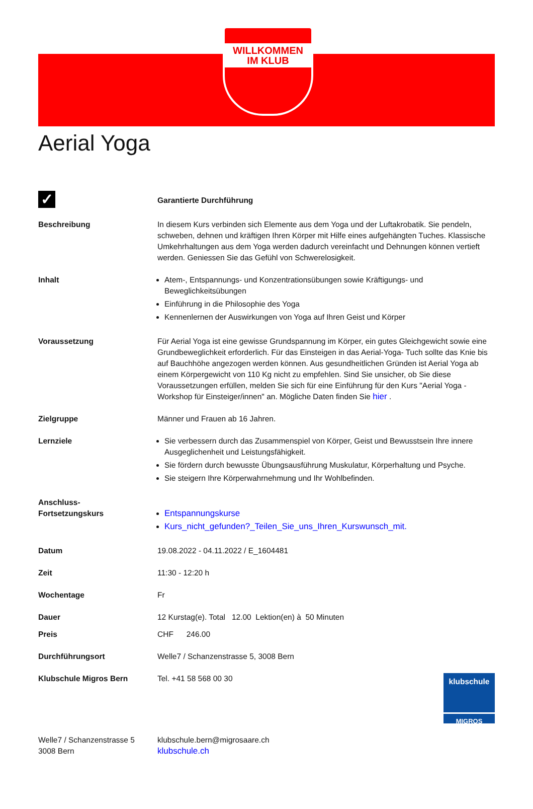WILLKOMMEN
IM KLUB
Aerial Yoga
| ✓ | Garantierte Durchführung |
| Beschreibung | In diesem Kurs verbinden sich Elemente aus dem Yoga und der Luftakrobatik. Sie pendeln, schweben, dehnen und kräftigen Ihren Körper mit Hilfe eines aufgehängten Tuches. Klassische Umkehrhaltungen aus dem Yoga werden dadurch vereinfacht und Dehnungen können vertieft werden. Geniessen Sie das Gefühl von Schwerelosigkeit. |
| Inhalt | Atem-, Entspannungs- und Konzentrationsübungen sowie Kräftigungs- und Beweglichkeitsübungen Einführung in die Philosophie des Yoga Kennenlernen der Auswirkungen von Yoga auf Ihren Geist und Körper |
| Voraussetzung | Für Aerial Yoga ist eine gewisse Grundspannung im Körper, ein gutes Gleichgewicht sowie eine Grundbeweglichkeit erforderlich. Für das Einsteigen in das Aerial-Yoga- Tuch sollte das Knie bis auf Bauchhöhe angezogen werden können. Aus gesundheitlichen Gründen ist Aerial Yoga ab einem Körpergewicht von 110 Kg nicht zu empfehlen. Sind Sie unsicher, ob Sie diese Voraussetzungen erfüllen, melden Sie sich für eine Einführung für den Kurs "Aerial Yoga - Workshop für Einsteiger/innen" an. Mögliche Daten finden Sie hier . |
| Zielgruppe | Männer und Frauen ab 16 Jahren. |
| Lernziele | Sie verbessern durch das Zusammenspiel von Körper, Geist und Bewusstsein Ihre innere Ausgeglichenheit und Leistungsfähigkeit. Sie fördern durch bewusste Übungsausführung Muskulatur, Körperhaltung und Psyche. Sie steigern Ihre Körperwahrnehmung und Ihr Wohlbefinden. |
| Anschluss- Fortsetzungskurs | Entspannungskurse Kurs_nicht_gefunden?_Teilen_Sie_uns_Ihren_Kurswunsch_mit. |
| Datum | 19.08.2022 - 04.11.2022 / E_1604481 |
| Zeit | 11:30 - 12:20 h |
| Wochentage | Fr |
| Dauer | 12 Kurstag(e). Total 12.00 Lektion(en) à 50 Minuten |
| Preis | CHF 246.00 |
| Durchführungsort | Welle7 / Schanzenstrasse 5, 3008 Bern |
| Klubschule Migros Bern | klubschule MIGROS Tel. +41 58 568 00 30 |
| Welle7 / Schanzenstrasse 5 3008 Bern | klubschule.bern@migrosaare.ch klubschule.ch |